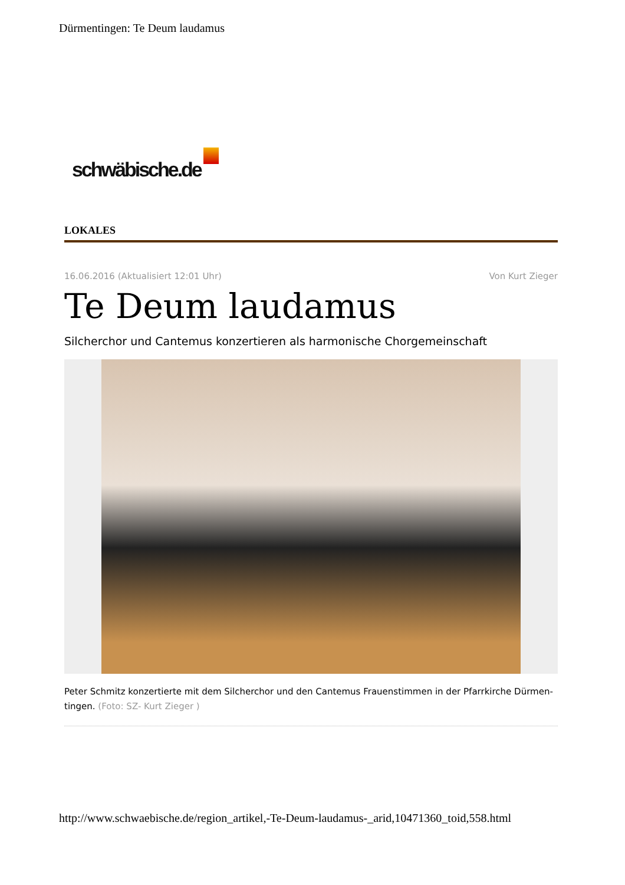Dürmentingen: Te Deum laudamus
schwäbische.de
LOKALES
16.06.2016 (Aktualisiert 12:01 Uhr)
Von Kurt Zieger
Te Deum laudamus
Silcherchor und Cantemus konzertieren als harmonische Chorgemeinschaft
Peter Schmitz konzertierte mit dem Silcherchor und den Cantemus Frauenstimmen in der Pfarrkirche Dürmen-tingen. (Foto: SZ- Kurt Zieger )
http://www.schwaebische.de/region_artikel,-Te-Deum-laudamus-_arid,10471360_toid,558.html